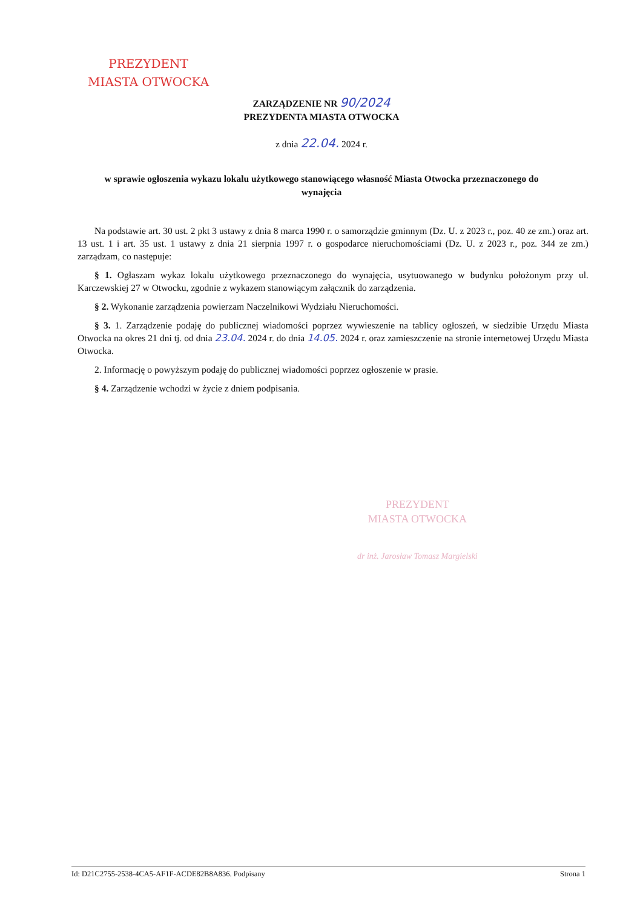PREZYDENT
MIASTA OTWOCKA
ZARZĄDZENIE NR 90/2024
PREZYDENTA MIASTA OTWOCKA
z dnia 22.04. 2024 r.
w sprawie ogłoszenia wykazu lokalu użytkowego stanowiącego własność Miasta Otwocka przeznaczonego do wynajęcia
Na podstawie art. 30 ust. 2 pkt 3 ustawy z dnia 8 marca 1990 r. o samorządzie gminnym (Dz. U. z 2023 r., poz. 40 ze zm.) oraz art. 13 ust. 1 i art. 35 ust. 1 ustawy z dnia 21 sierpnia 1997 r. o gospodarce nieruchomościami (Dz. U. z 2023 r., poz. 344 ze zm.) zarządzam, co następuje:
§ 1. Ogłaszam wykaz lokalu użytkowego przeznaczonego do wynajęcia, usytuowanego w budynku położonym przy ul. Karczewskiej 27 w Otwocku, zgodnie z wykazem stanowiącym załącznik do zarządzenia.
§ 2. Wykonanie zarządzenia powierzam Naczelnikowi Wydziału Nieruchomości.
§ 3. 1. Zarządzenie podaję do publicznej wiadomości poprzez wywieszenie na tablicy ogłoszeń, w siedzibie Urzędu Miasta Otwocka na okres 21 dni tj. od dnia 23.04. 2024 r. do dnia 14.05. 2024 r. oraz zamieszczenie na stronie internetowej Urzędu Miasta Otwocka.
2. Informację o powyższym podaję do publicznej wiadomości poprzez ogłoszenie w prasie.
§ 4. Zarządzenie wchodzi w życie z dniem podpisania.
PREZYDENT
MIASTA OTWOCKA
dr inż. Jarosław Tomasz Margielski
Id: D21C2755-2538-4CA5-AF1F-ACDE82B8A836. Podpisany Strona 1